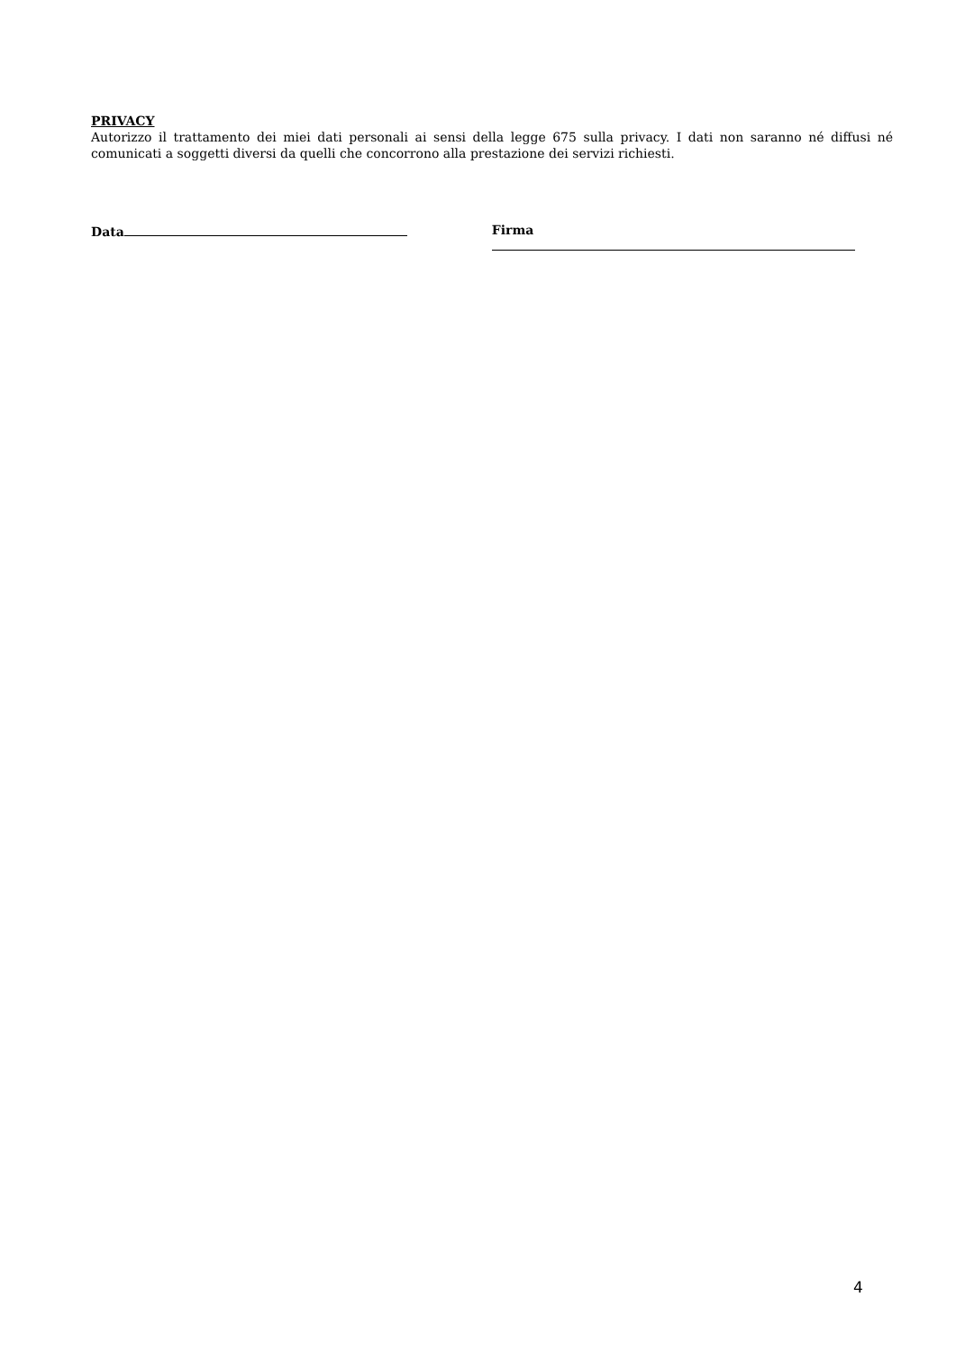PRIVACY
Autorizzo il trattamento dei miei dati personali ai sensi della legge 675 sulla privacy. I dati non saranno né diffusi né comunicati a soggetti diversi da quelli che concorrono alla prestazione dei servizi richiesti.
Data Firma
4